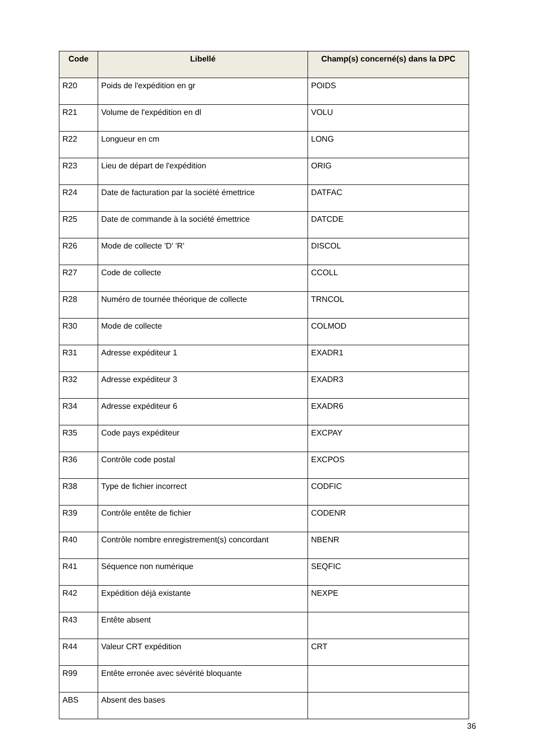| Code | Libellé | Champ(s) concerné(s) dans la DPC |
| --- | --- | --- |
| R20 | Poids de l'expédition en gr | POIDS |
| R21 | Volume de l'expédition en dl | VOLU |
| R22 | Longueur en cm | LONG |
| R23 | Lieu de départ de l'expédition | ORIG |
| R24 | Date de facturation par la société émettrice | DATFAC |
| R25 | Date de commande à la société émettrice | DATCDE |
| R26 | Mode de collecte 'D' 'R' | DISCOL |
| R27 | Code de collecte | CCOLL |
| R28 | Numéro de tournée théorique de collecte | TRNCOL |
| R30 | Mode de collecte | COLMOD |
| R31 | Adresse expéditeur 1 | EXADR1 |
| R32 | Adresse expéditeur 3 | EXADR3 |
| R34 | Adresse expéditeur 6 | EXADR6 |
| R35 | Code pays expéditeur | EXCPAY |
| R36 | Contrôle code postal | EXCPOS |
| R38 | Type de fichier incorrect | CODFIC |
| R39 | Contrôle entête de fichier | CODENR |
| R40 | Contrôle nombre enregistrement(s) concordant | NBENR |
| R41 | Séquence non numérique | SEQFIC |
| R42 | Expédition déjà existante | NEXPE |
| R43 | Entête absent | |
| R44 | Valeur CRT expédition | CRT |
| R99 | Entête erronée avec sévérité bloquante | |
| ABS | Absent des bases | |
36